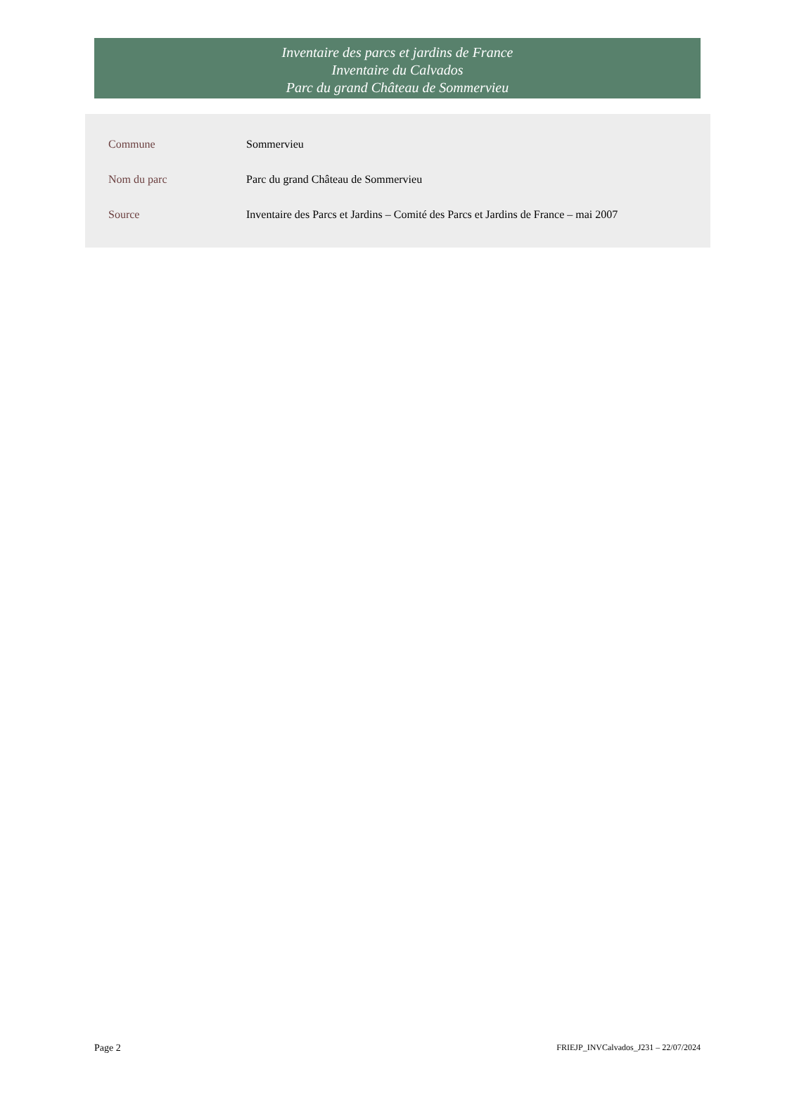Inventaire des parcs et jardins de France
Inventaire du Calvados
Parc du grand Château de Sommervieu
| Commune | Sommervieu |
| Nom du parc | Parc du grand Château de Sommervieu |
| Source | Inventaire des Parcs et Jardins – Comité des Parcs et Jardins de France – mai 2007 |
Page 2 FRIEJP_INVCalvados_J231 – 22/07/2024